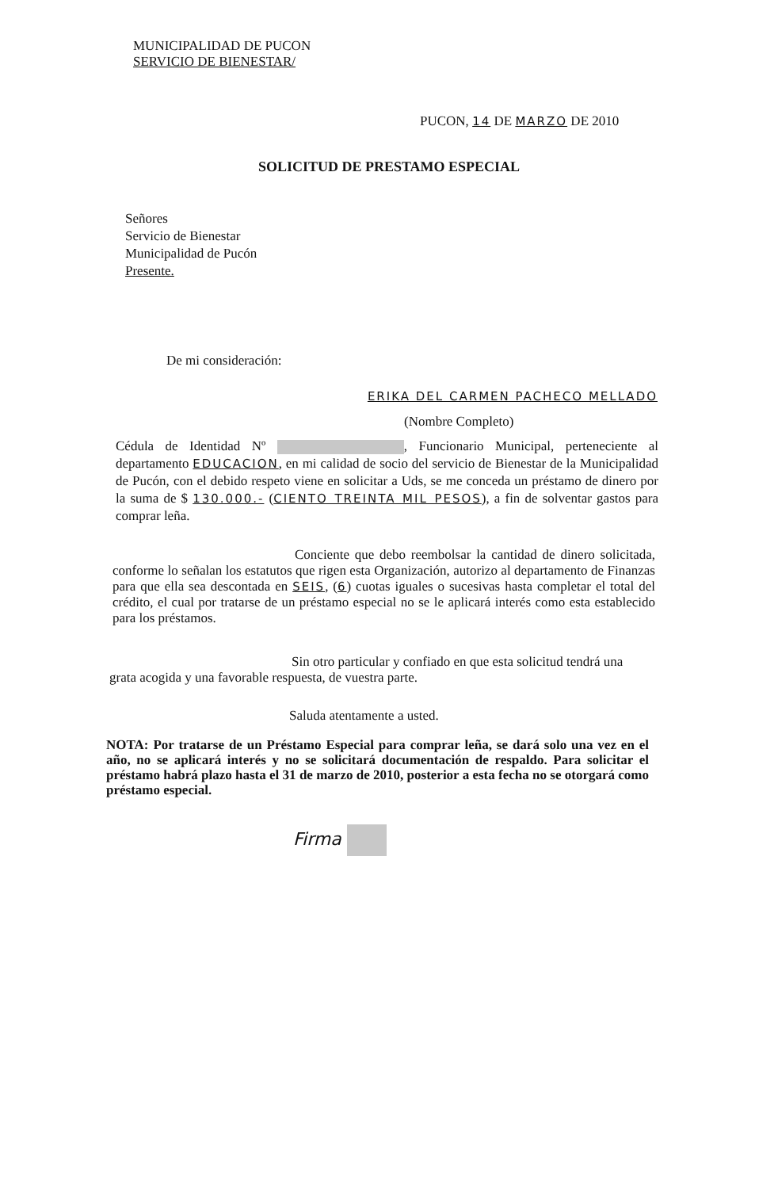MUNICIPALIDAD DE PUCON
SERVICIO DE BIENESTAR/
PUCON, 14 DE MARZO DE 2010
SOLICITUD DE PRESTAMO ESPECIAL
Señores
Servicio de Bienestar
Municipalidad de Pucón
Presente.
De mi consideración:
ERIKA DEL CARMEN PACHECO MELLADO
(Nombre Completo)
Cédula de Identidad Nº , Funcionario Municipal, perteneciente al departamento EDUCACION, en mi calidad de socio del servicio de Bienestar de la Municipalidad de Pucón, con el debido respeto viene en solicitar a Uds, se me conceda un préstamo de dinero por la suma de $ 130.000.- (CIENTO TREINTA MIL PESOS), a fin de solventar gastos para comprar leña.
Conciente que debo reembolsar la cantidad de dinero solicitada, conforme lo señalan los estatutos que rigen esta Organización, autorizo al departamento de Finanzas para que ella sea descontada en SEIS, (6) cuotas iguales o sucesivas hasta completar el total del crédito, el cual por tratarse de un préstamo especial no se le aplicará interés como esta establecido para los préstamos.
Sin otro particular y confiado en que esta solicitud tendrá una grata acogida y una favorable respuesta, de vuestra parte.
Saluda atentamente a usted.
NOTA: Por tratarse de un Préstamo Especial para comprar leña, se dará solo una vez en el año, no se aplicará interés y no se solicitará documentación de respaldo. Para solicitar el préstamo habrá plazo hasta el 31 de marzo de 2010, posterior a esta fecha no se otorgará como préstamo especial.
Firma